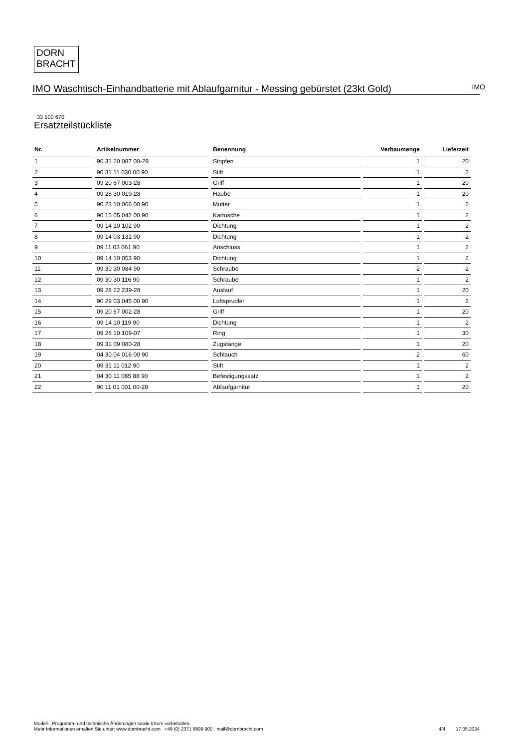DORN
BRACHT
IMO Waschtisch-Einhandbatterie mit Ablaufgarnitur - Messing gebürstet (23kt Gold)
IMO
33 500 670
Ersatzteilstückliste
| Nr. | Artikelnummer | Benennung | Verbaumenge | Lieferzeit |
| --- | --- | --- | --- | --- |
| 1 | 90 31 20 087 00-28 | Stopfen | 1 | 20 |
| 2 | 90 31 11 030 00 90 | Stift | 1 | 2 |
| 3 | 09 20 67 003-28 | Griff | 1 | 20 |
| 4 | 09 28 30 019-28 | Haube | 1 | 20 |
| 5 | 90 23 10 066 00 90 | Mutter | 1 | 2 |
| 6 | 90 15 05 042 00 90 | Kartusche | 1 | 2 |
| 7 | 09 14 10 102 90 | Dichtung | 1 | 2 |
| 8 | 09 14 03 131 90 | Dichtung | 1 | 2 |
| 9 | 09 11 03 061 90 | Anschluss | 1 | 2 |
| 10 | 09 14 10 053 90 | Dichtung | 1 | 2 |
| 11 | 09 30 30 084 90 | Schraube | 2 | 2 |
| 12 | 09 30 30 116 90 | Schraube | 1 | 2 |
| 13 | 09 28 22 239-28 | Auslauf | 1 | 20 |
| 14 | 90 29 03 045 00 90 | Luftsprudler | 1 | 2 |
| 15 | 09 20 67 002-28 | Griff | 1 | 20 |
| 16 | 09 14 10 119 90 | Dichtung | 1 | 2 |
| 17 | 09 28 10 109-07 | Ring | 1 | 30 |
| 18 | 09 31 09 080-28 | Zugstange | 1 | 20 |
| 19 | 04 30 04 016 00 90 | Schlauch | 2 | 60 |
| 20 | 09 31 11 012 90 | Stift | 1 | 2 |
| 21 | 04 30 11 085 88 90 | Befestigungssatz | 1 | 2 |
| 22 | 90 11 01 001 00-28 | Ablaufgarnitur | 1 | 20 |
Modell-, Programm- und technische Änderungen sowie Irrtum vorbehalten.
Mehr Informationen erhalten Sie unter: www.dornbracht.com +49 (0) 2371 8899 900 mail@dornbracht.com
4/4 17.05.2024